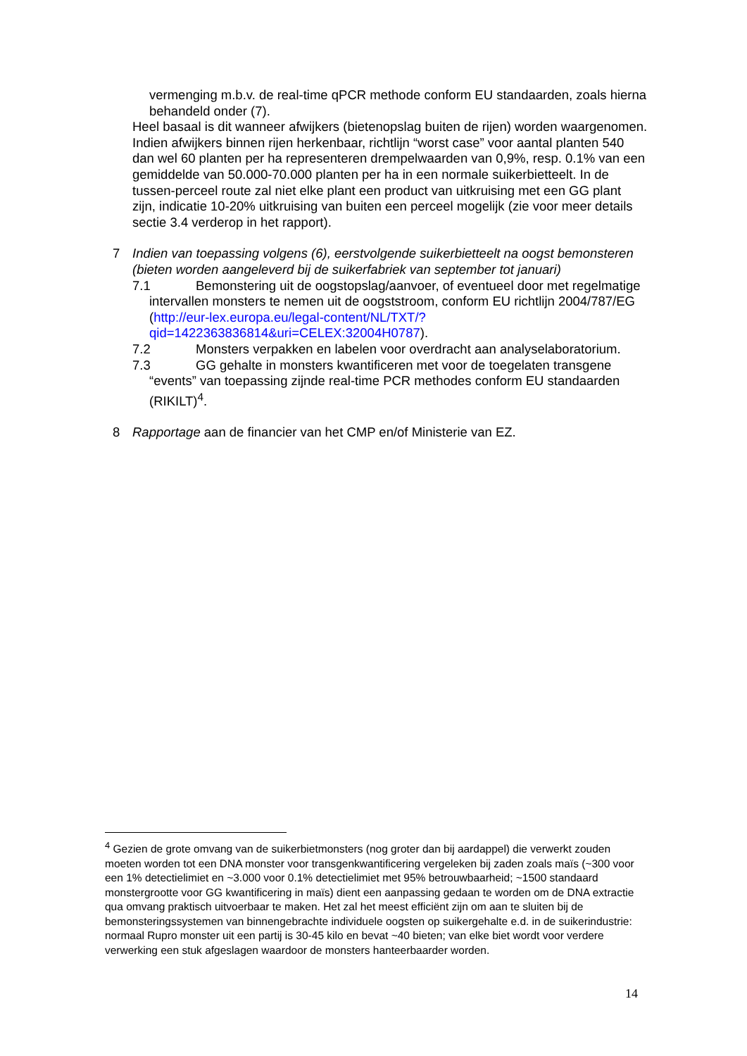vermenging m.b.v. de real-time qPCR methode conform EU standaarden, zoals hierna behandeld onder (7).
Heel basaal is dit wanneer afwijkers (bietenopslag buiten de rijen) worden waargenomen. Indien afwijkers binnen rijen herkenbaar, richtlijn “worst case” voor aantal planten 540 dan wel 60 planten per ha representeren drempelwaarden van 0,9%, resp. 0.1% van een gemiddelde van 50.000-70.000 planten per ha in een normale suikerbietteelt. In de tussen-perceel route zal niet elke plant een product van uitkruising met een GG plant zijn, indicatie 10-20% uitkruising van buiten een perceel mogelijk (zie voor meer details sectie 3.4 verderop in het rapport).
7 Indien van toepassing volgens (6), eerstvolgende suikerbietteelt na oogst bemonsteren (bieten worden aangeleverd bij de suikerfabriek van september tot januari)
7.1 Bemonstering uit de oogstopslag/aanvoer, of eventueel door met regelmatige intervallen monsters te nemen uit de oogststroom, conform EU richtlijn 2004/787/EG (http://eur-lex.europa.eu/legal-content/NL/TXT/?qid=1422363836814&uri=CELEX:32004H0787).
7.2 Monsters verpakken en labelen voor overdracht aan analyselaboratorium.
7.3 GG gehalte in monsters kwantificeren met voor de toegelaten transgene “events” van toepassing zijnde real-time PCR methodes conform EU standaarden (RIKILT)<sup>4</sup>.
8 Rapportage aan de financier van het CMP en/of Ministerie van EZ.
<sup>4</sup> Gezien de grote omvang van de suikerbietmonsters (nog groter dan bij aardappel) die verwerkt zouden moeten worden tot een DNA monster voor transgenkwantificering vergeleken bij zaden zoals maïs (~300 voor een 1% detectielimiet en ~3.000 voor 0.1% detectielimiet met 95% betrouwbaarheid; ~1500 standaard monstergrootte voor GG kwantificering in maïs) dient een aanpassing gedaan te worden om de DNA extractie qua omvang praktisch uitvoerbaar te maken. Het zal het meest efficiënt zijn om aan te sluiten bij de bemonsteringssystemen van binnengebrachte individuele oogsten op suikergehalte e.d. in de suikerindustrie: normaal Rupro monster uit een partij is 30-45 kilo en bevat ~40 bieten; van elke biet wordt voor verdere verwerking een stuk afgeslagen waardoor de monsters hanteerbaarder worden.
14